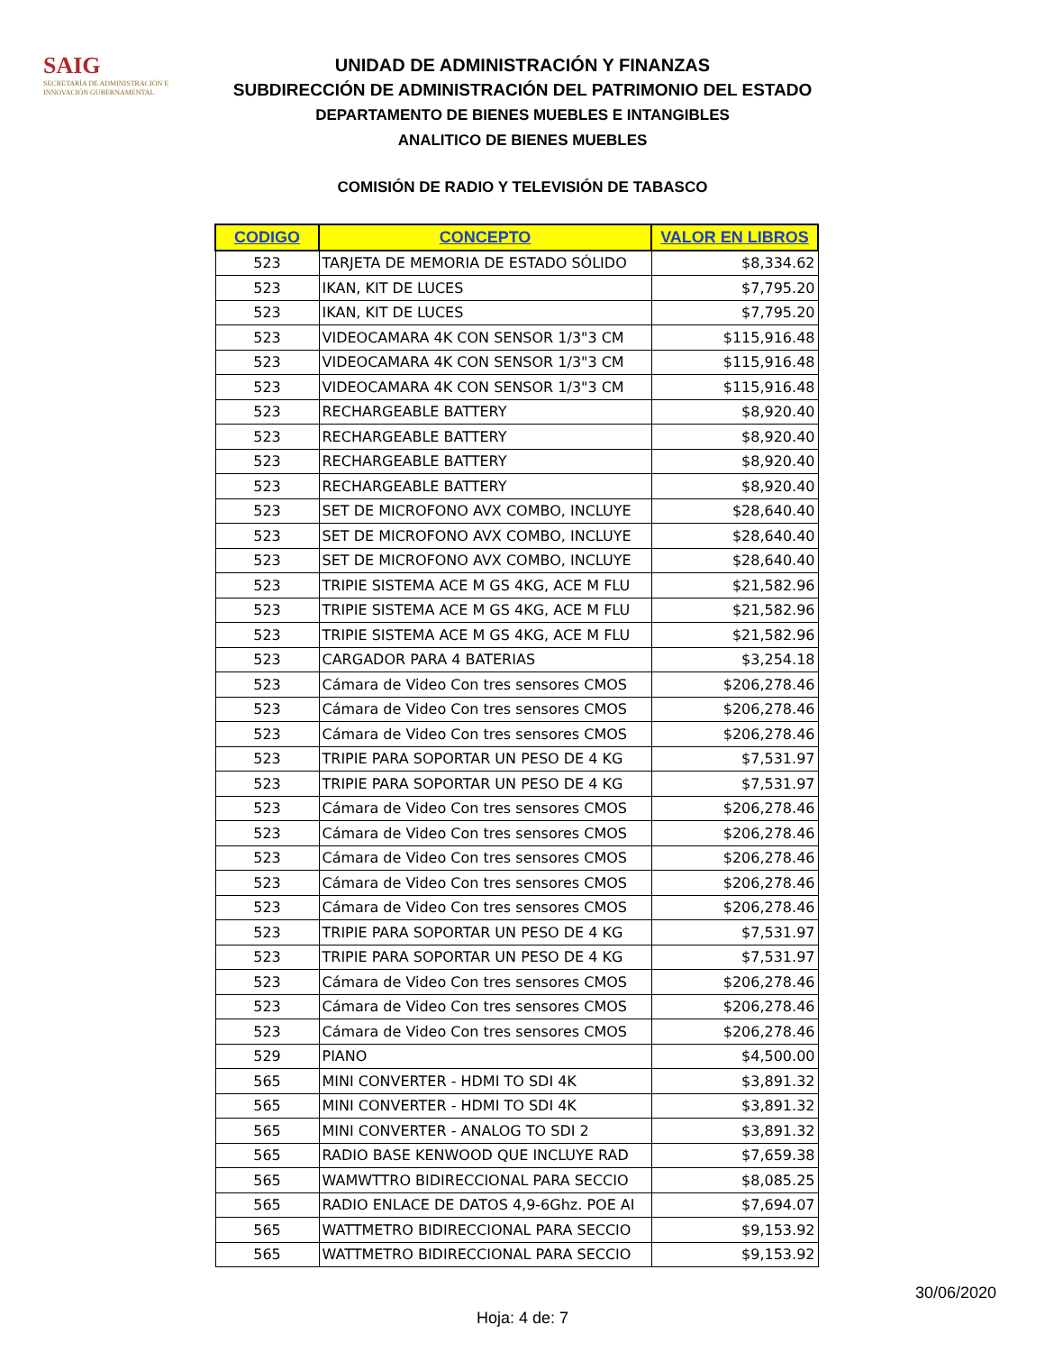SAIG
SECRETARÍA DE ADMINISTRACIÓN E INNOVACIÓN GUBERNAMENTAL
UNIDAD DE ADMINISTRACIÓN Y FINANZAS
SUBDIRECCIÓN DE ADMINISTRACIÓN DEL PATRIMONIO DEL ESTADO
DEPARTAMENTO DE BIENES MUEBLES E INTANGIBLES
ANALITICO DE BIENES MUEBLES
COMISIÓN DE RADIO Y TELEVISIÓN DE TABASCO
| CODIGO | CONCEPTO | VALOR EN LIBROS |
| --- | --- | --- |
| 523 | TARJETA DE MEMORIA DE ESTADO SÓLIDO | $8,334.62 |
| 523 | IKAN, KIT DE LUCES | $7,795.20 |
| 523 | IKAN, KIT DE LUCES | $7,795.20 |
| 523 | VIDEOCAMARA 4K CON SENSOR 1/3"3 CM | $115,916.48 |
| 523 | VIDEOCAMARA 4K CON SENSOR 1/3"3 CM | $115,916.48 |
| 523 | VIDEOCAMARA 4K CON SENSOR 1/3"3 CM | $115,916.48 |
| 523 | RECHARGEABLE BATTERY | $8,920.40 |
| 523 | RECHARGEABLE BATTERY | $8,920.40 |
| 523 | RECHARGEABLE BATTERY | $8,920.40 |
| 523 | RECHARGEABLE BATTERY | $8,920.40 |
| 523 | SET DE MICROFONO AVX COMBO, INCLUYE | $28,640.40 |
| 523 | SET DE MICROFONO AVX COMBO, INCLUYE | $28,640.40 |
| 523 | SET DE MICROFONO AVX COMBO, INCLUYE | $28,640.40 |
| 523 | TRIPIE SISTEMA ACE M GS 4KG, ACE M FLU | $21,582.96 |
| 523 | TRIPIE SISTEMA ACE M GS 4KG, ACE M FLU | $21,582.96 |
| 523 | TRIPIE SISTEMA ACE M GS 4KG, ACE M FLU | $21,582.96 |
| 523 | CARGADOR PARA 4 BATERIAS | $3,254.18 |
| 523 | Cámara de Video Con tres sensores CMOS | $206,278.46 |
| 523 | Cámara de Video Con tres sensores CMOS | $206,278.46 |
| 523 | Cámara de Video Con tres sensores CMOS | $206,278.46 |
| 523 | TRIPIE PARA SOPORTAR UN PESO DE 4 KG | $7,531.97 |
| 523 | TRIPIE PARA SOPORTAR UN PESO DE 4 KG | $7,531.97 |
| 523 | Cámara de Video Con tres sensores CMOS | $206,278.46 |
| 523 | Cámara de Video Con tres sensores CMOS | $206,278.46 |
| 523 | Cámara de Video Con tres sensores CMOS | $206,278.46 |
| 523 | Cámara de Video Con tres sensores CMOS | $206,278.46 |
| 523 | Cámara de Video Con tres sensores CMOS | $206,278.46 |
| 523 | TRIPIE PARA SOPORTAR UN PESO DE 4 KG | $7,531.97 |
| 523 | TRIPIE PARA SOPORTAR UN PESO DE 4 KG | $7,531.97 |
| 523 | Cámara de Video Con tres sensores CMOS | $206,278.46 |
| 523 | Cámara de Video Con tres sensores CMOS | $206,278.46 |
| 523 | Cámara de Video Con tres sensores CMOS | $206,278.46 |
| 529 | PIANO | $4,500.00 |
| 565 | MINI CONVERTER - HDMI TO SDI 4K | $3,891.32 |
| 565 | MINI CONVERTER - HDMI TO SDI 4K | $3,891.32 |
| 565 | MINI CONVERTER - ANALOG TO SDI 2 | $3,891.32 |
| 565 | RADIO BASE KENWOOD QUE INCLUYE RAD | $7,659.38 |
| 565 | WAMWTTRO BIDIRECCIONAL PARA SECCIO | $8,085.25 |
| 565 | RADIO ENLACE DE DATOS 4,9-6Ghz. POE AI | $7,694.07 |
| 565 | WATTMETRO BIDIRECCIONAL PARA SECCIO | $9,153.92 |
| 565 | WATTMETRO BIDIRECCIONAL PARA SECCIO | $9,153.92 |
30/06/2020
Hoja: 4 de: 7